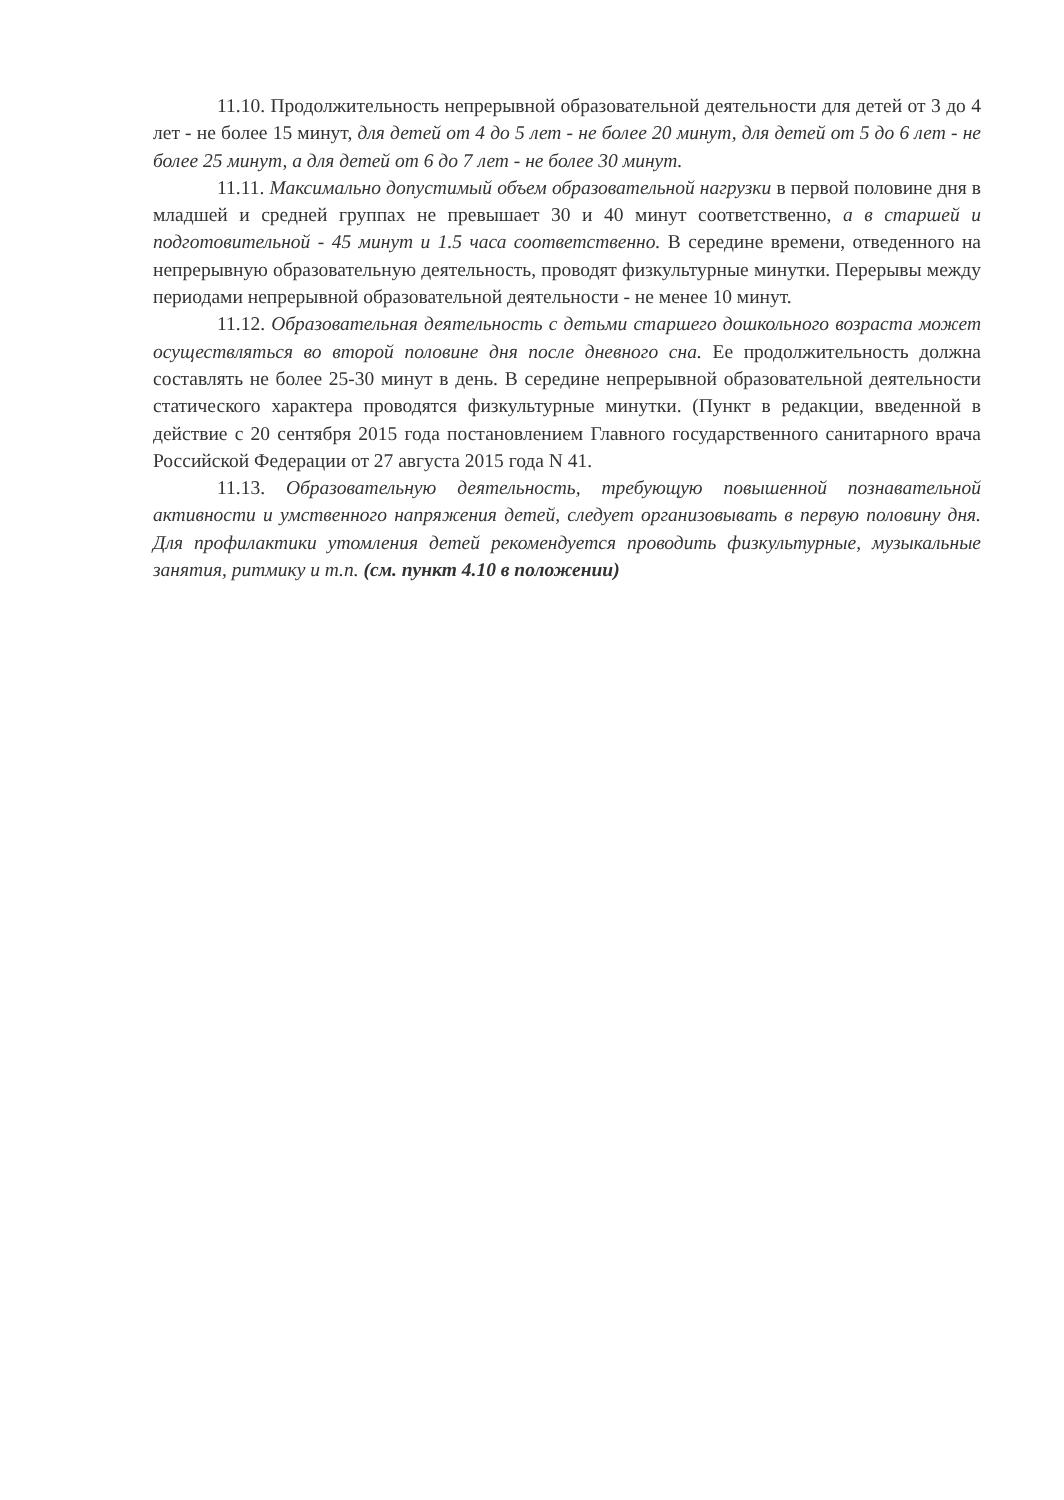11.10. Продолжительность непрерывной образовательной деятельности для детей от 3 до 4 лет - не более 15 минут, для детей от 4 до 5 лет - не более 20 минут, для детей от 5 до 6 лет - не более 25 минут, а для детей от 6 до 7 лет - не более 30 минут.
11.11. Максимально допустимый объем образовательной нагрузки в первой половине дня в младшей и средней группах не превышает 30 и 40 минут соответственно, а в старшей и подготовительной - 45 минут и 1.5 часа соответственно. В середине времени, отведенного на непрерывную образовательную деятельность, проводят физкультурные минутки. Перерывы между периодами непрерывной образовательной деятельности - не менее 10 минут.
11.12. Образовательная деятельность с детьми старшего дошкольного возраста может осуществляться во второй половине дня после дневного сна. Ее продолжительность должна составлять не более 25-30 минут в день. В середине непрерывной образовательной деятельности статического характера проводятся физкультурные минутки. (Пункт в редакции, введенной в действие с 20 сентября 2015 года постановлением Главного государственного санитарного врача Российской Федерации от 27 августа 2015 года N 41.
11.13. Образовательную деятельность, требующую повышенной познавательной активности и умственного напряжения детей, следует организовывать в первую половину дня. Для профилактики утомления детей рекомендуется проводить физкультурные, музыкальные занятия, ритмику и т.п. (см. пункт 4.10 в положении)